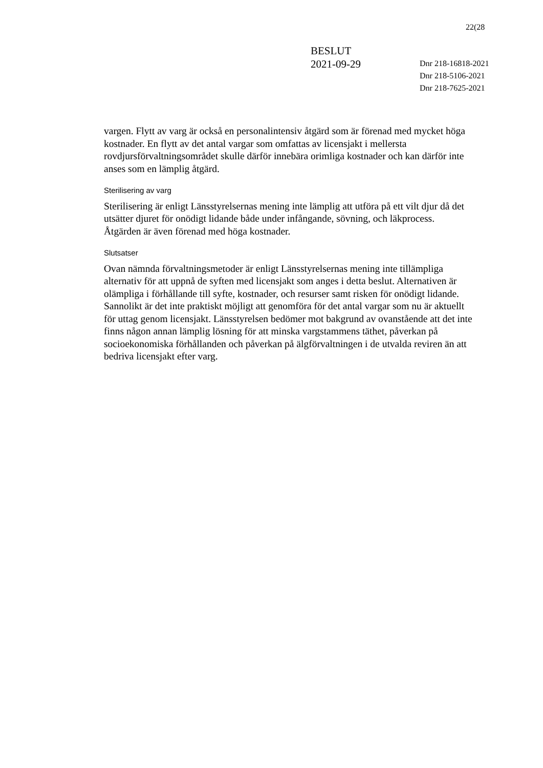22(28
BESLUT
2021-09-29
Dnr 218-16818-2021
Dnr 218-5106-2021
Dnr 218-7625-2021
vargen. Flytt av varg är också en personalintensiv åtgärd som är förenad med mycket höga kostnader. En flytt av det antal vargar som omfattas av licensjakt i mellersta rovdjursförvaltningsområdet skulle därför innebära orimliga kostnader och kan därför inte anses som en lämplig åtgärd.
Sterilisering av varg
Sterilisering är enligt Länsstyrelsernas mening inte lämplig att utföra på ett vilt djur då det utsätter djuret för onödigt lidande både under infångande, sövning, och läkprocess. Åtgärden är även förenad med höga kostnader.
Slutsatser
Ovan nämnda förvaltningsmetoder är enligt Länsstyrelsernas mening inte tillämpliga alternativ för att uppnå de syften med licensjakt som anges i detta beslut. Alternativen är olämpliga i förhållande till syfte, kostnader, och resurser samt risken för onödigt lidande. Sannolikt är det inte praktiskt möjligt att genomföra för det antal vargar som nu är aktuellt för uttag genom licensjakt. Länsstyrelsen bedömer mot bakgrund av ovanstående att det inte finns någon annan lämplig lösning för att minska vargstammens täthet, påverkan på socioekonomiska förhållanden och påverkan på älgförvaltningen i de utvalda reviren än att bedriva licensjakt efter varg.